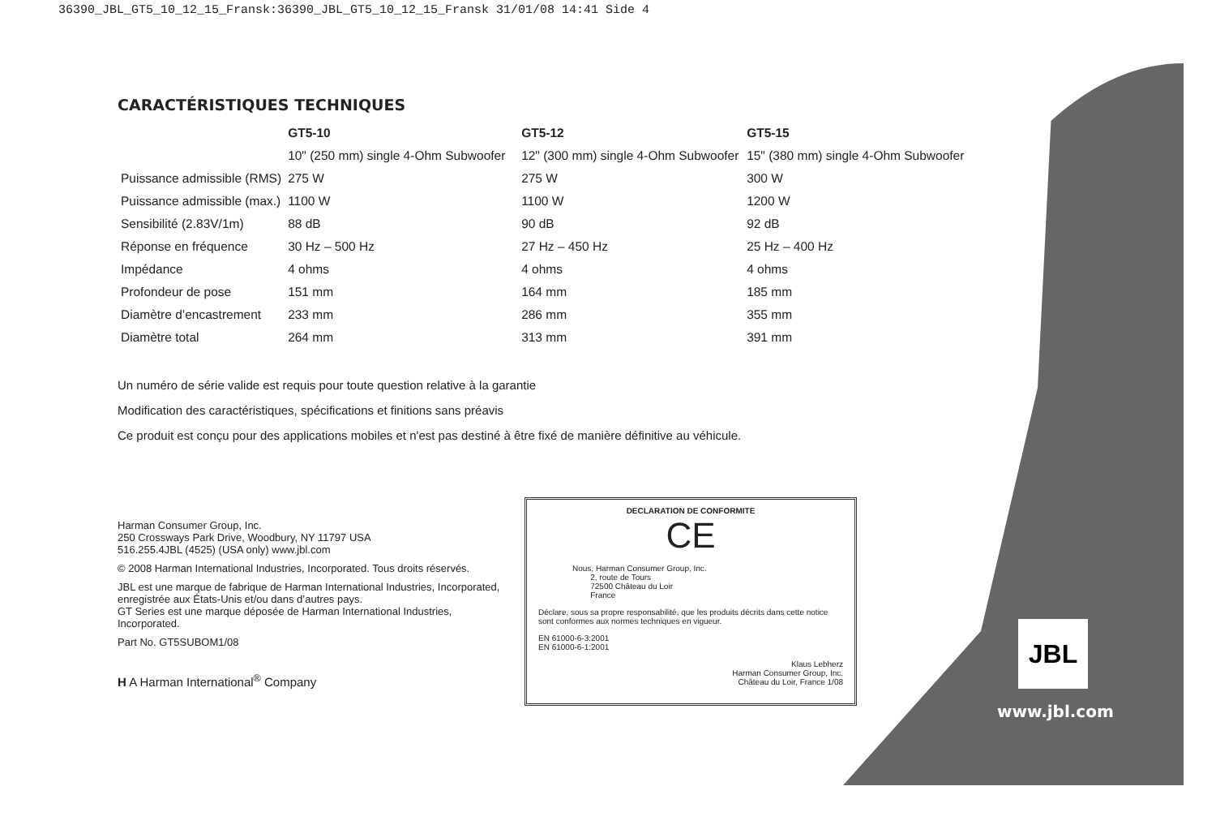36390_JBL_GT5_10_12_15_Fransk:36390_JBL_GT5_10_12_15_Fransk 31/01/08 14:41 Side 4
CARACTÉRISTIQUES TECHNIQUES
| | GT5-10 | GT5-12 | GT5-15 |
| --- | --- | --- | --- |
| | 10" (250 mm) single 4-Ohm Subwoofer | 12" (300 mm) single 4-Ohm Subwoofer | 15" (380 mm) single 4-Ohm Subwoofer |
| Puissance admissible (RMS) | 275 W | 275 W | 300 W |
| Puissance admissible (max.) | 1100 W | 1100 W | 1200 W |
| Sensibilité (2.83V/1m) | 88 dB | 90 dB | 92 dB |
| Réponse en fréquence | 30 Hz – 500 Hz | 27 Hz – 450 Hz | 25 Hz – 400 Hz |
| Impédance | 4 ohms | 4 ohms | 4 ohms |
| Profondeur de pose | 151 mm | 164 mm | 185 mm |
| Diamètre d’encastrement | 233 mm | 286 mm | 355 mm |
| Diamètre total | 264 mm | 313 mm | 391 mm |
Un numéro de série valide est requis pour toute question relative à la garantie
Modification des caractéristiques, spécifications et finitions sans préavis
Ce produit est conçu pour des applications mobiles et n'est pas destiné à être fixé de manière définitive au véhicule.
Harman Consumer Group, Inc.
250 Crossways Park Drive, Woodbury, NY 11797 USA
516.255.4JBL (4525) (USA only) www.jbl.com
© 2008 Harman International Industries, Incorporated. Tous droits réservés.
JBL est une marque de fabrique de Harman International Industries, Incorporated, enregistrée aux États-Unis et/ou dans d’autres pays.
GT Series est une marque déposée de Harman International Industries, Incorporated.
Part No. GT5SUBOM1/08
H A Harman International<sup>®</sup> Company
DECLARATION DE CONFORMITE
CE
Nous, Harman Consumer Group, Inc.
2, route de Tours
72500 Château du Loir
France
Déclare, sous sa propre responsabilité, que les produits décrits dans cette notice sont conformes aux normes techniques en vigueur.
EN 61000-6-3:2001
EN 61000-6-1:2001
Klaus Lebherz
Harman Consumer Group, Inc.
Château du Loir, France 1/08
JBL
www.jbl.com